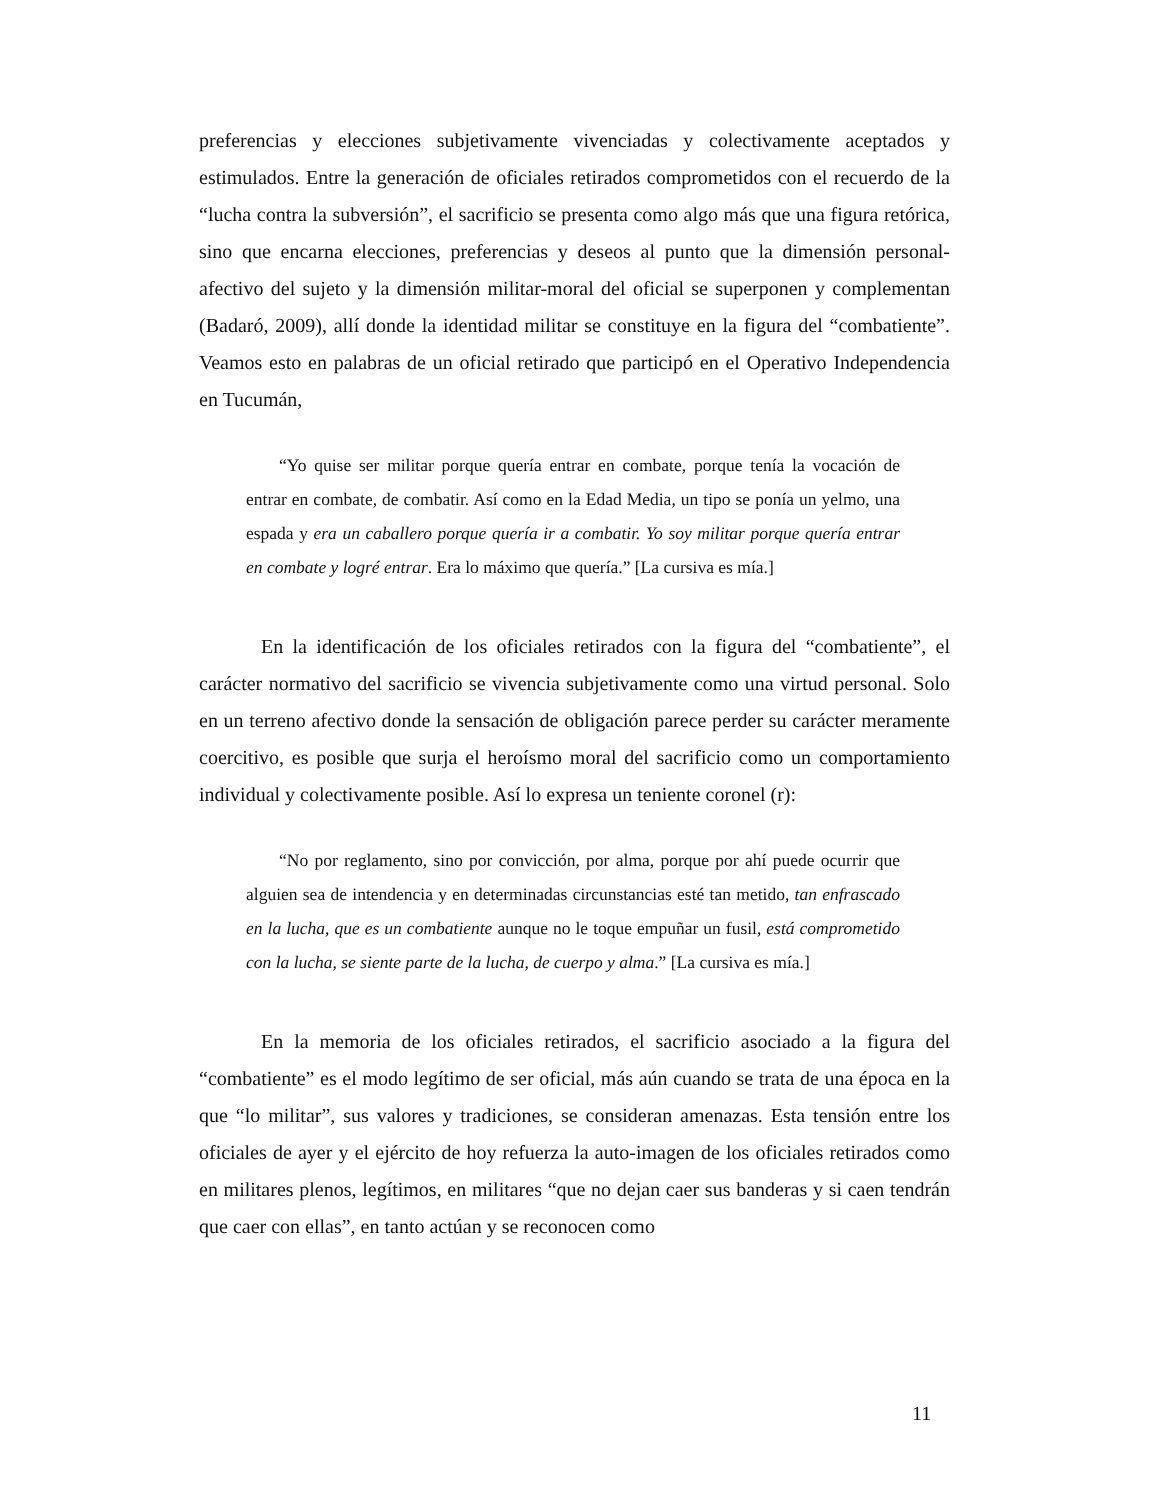preferencias y elecciones subjetivamente vivenciadas y colectivamente aceptados y estimulados. Entre la generación de oficiales retirados comprometidos con el recuerdo de la “lucha contra la subversión”, el sacrificio se presenta como algo más que una figura retórica, sino que encarna elecciones, preferencias y deseos al punto que la dimensión personal-afectivo del sujeto y la dimensión militar-moral del oficial se superponen y complementan (Badaró, 2009), allí donde la identidad militar se constituye en la figura del “combatiente”. Veamos esto en palabras de un oficial retirado que participó en el Operativo Independencia en Tucumán,
“Yo quise ser militar porque quería entrar en combate, porque tenía la vocación de entrar en combate, de combatir. Así como en la Edad Media, un tipo se ponía un yelmo, una espada y era un caballero porque quería ir a combatir. Yo soy militar porque quería entrar en combate y logré entrar. Era lo máximo que quería.” [La cursiva es mía.]
En la identificación de los oficiales retirados con la figura del “combatiente”, el carácter normativo del sacrificio se vivencia subjetivamente como una virtud personal. Solo en un terreno afectivo donde la sensación de obligación parece perder su carácter meramente coercitivo, es posible que surja el heroísmo moral del sacrificio como un comportamiento individual y colectivamente posible. Así lo expresa un teniente coronel (r):
“No por reglamento, sino por convicción, por alma, porque por ahí puede ocurrir que alguien sea de intendencia y en determinadas circunstancias esté tan metido, tan enfrascado en la lucha, que es un combatiente aunque no le toque empuñar un fusil, está comprometido con la lucha, se siente parte de la lucha, de cuerpo y alma.” [La cursiva es mía.]
En la memoria de los oficiales retirados, el sacrificio asociado a la figura del “combatiente” es el modo legítimo de ser oficial, más aún cuando se trata de una época en la que “lo militar”, sus valores y tradiciones, se consideran amenazas. Esta tensión entre los oficiales de ayer y el ejército de hoy refuerza la auto-imagen de los oficiales retirados como en militares plenos, legítimos, en militares “que no dejan caer sus banderas y si caen tendrán que caer con ellas”, en tanto actúan y se reconocen como
11